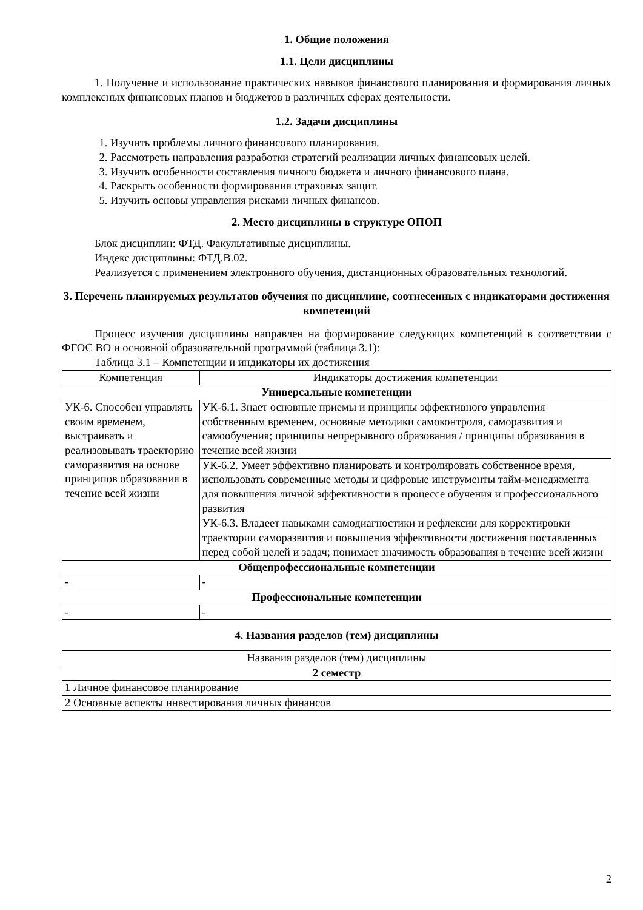1. Общие положения
1.1. Цели дисциплины
1. Получение и использование практических навыков финансового планирования и формирования личных комплексных финансовых планов и бюджетов в различных сферах деятельности.
1.2. Задачи дисциплины
1. Изучить проблемы личного финансового планирования.
2. Рассмотреть направления разработки стратегий реализации личных финансовых целей.
3. Изучить особенности составления личного бюджета и личного финансового плана.
4. Раскрыть особенности формирования страховых защит.
5. Изучить основы управления рисками личных финансов.
2. Место дисциплины в структуре ОПОП
Блок дисциплин: ФТД. Факультативные дисциплины.
Индекс дисциплины: ФТД.В.02.
Реализуется с применением электронного обучения, дистанционных образовательных технологий.
3. Перечень планируемых результатов обучения по дисциплине, соотнесенных с индикаторами достижения компетенций
Процесс изучения дисциплины направлен на формирование следующих компетенций в соответствии с ФГОС ВО и основной образовательной программой (таблица 3.1):
Таблица 3.1 – Компетенции и индикаторы их достижения
| Компетенция | Индикаторы достижения компетенции |
| --- | --- |
| Универсальные компетенции | |
| УК-6. Способен управлять своим временем, выстраивать и реализовывать траекторию саморазвития на основе принципов образования в течение всей жизни | УК-6.1. Знает основные приемы и принципы эффективного управления собственным временем, основные методики самоконтроля, саморазвития и самообучения; принципы непрерывного образования / принципы образования в течение всей жизни |
| | УК-6.2. Умеет эффективно планировать и контролировать собственное время, использовать современные методы и цифровые инструменты тайм-менеджмента для повышения личной эффективности в процессе обучения и профессионального развития |
| | УК-6.3. Владеет навыками самодиагностики и рефлексии для корректировки траектории саморазвития и повышения эффективности достижения поставленных перед собой целей и задач; понимает значимость образования в течение всей жизни |
| Общепрофессиональные компетенции | |
| - | - |
| Профессиональные компетенции | |
| - | - |
4. Названия разделов (тем) дисциплины
| Названия разделов (тем) дисциплины |
| --- |
| 2 семестр |
| 1 Личное финансовое планирование |
| 2 Основные аспекты инвестирования личных финансов |
2